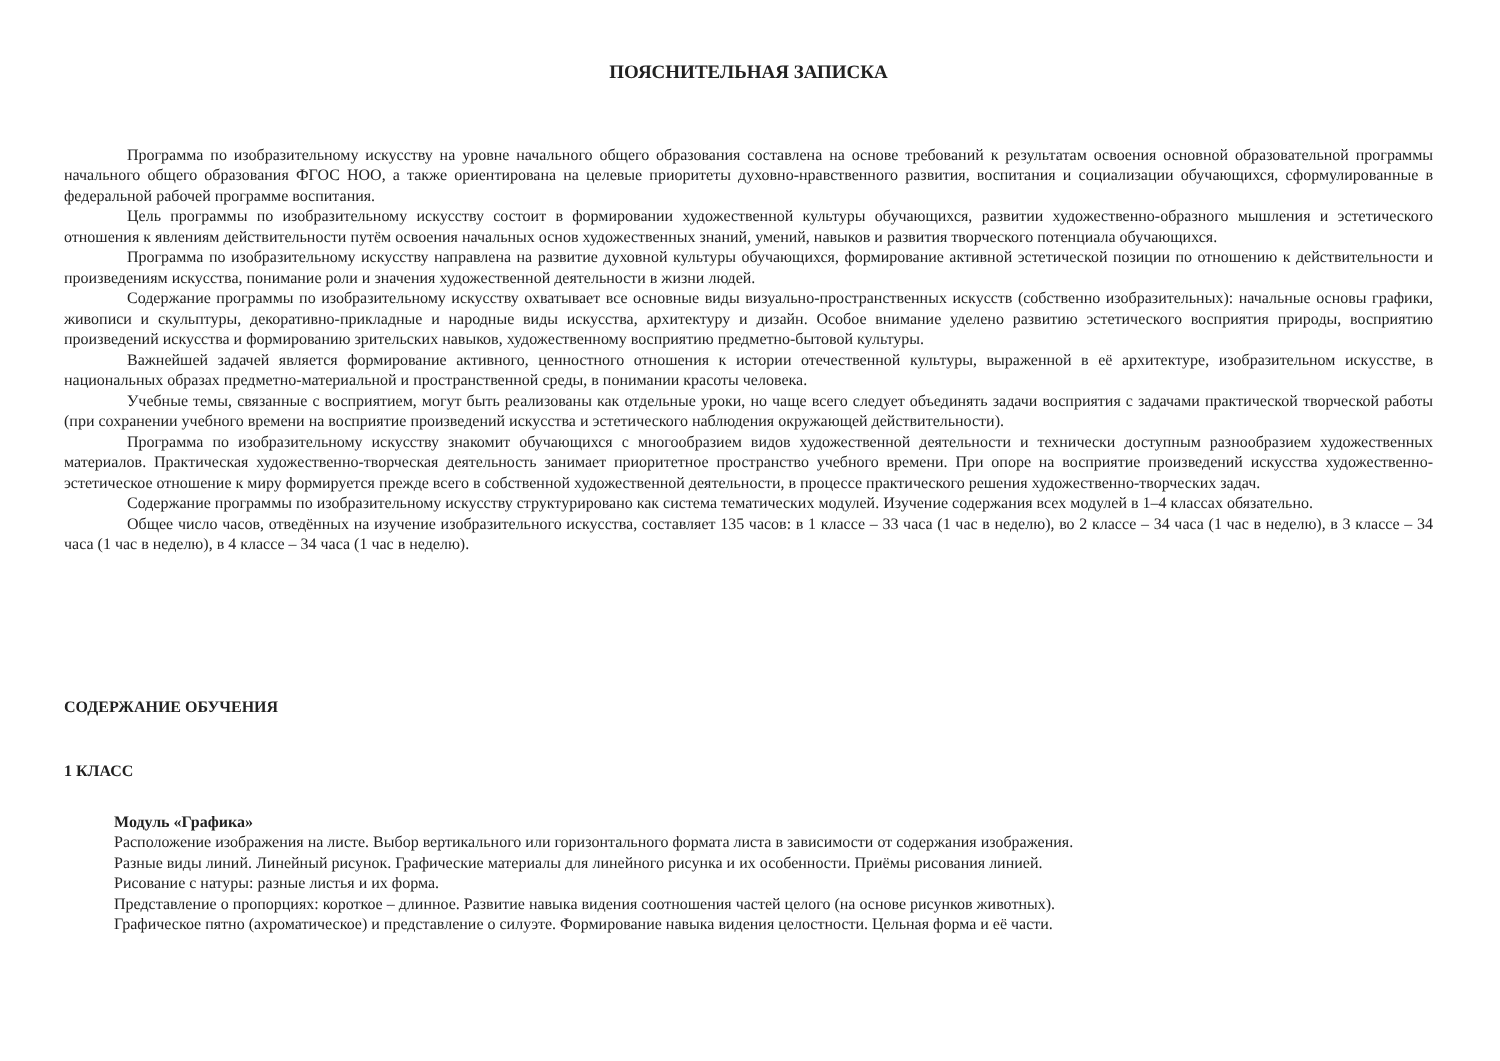ПОЯСНИТЕЛЬНАЯ ЗАПИСКА
Программа по изобразительному искусству на уровне начального общего образования составлена на основе требований к результатам освоения основной образовательной программы начального общего образования ФГОС НОО, а также ориентирована на целевые приоритеты духовно-нравственного развития, воспитания и социализации обучающихся, сформулированные в федеральной рабочей программе воспитания.
Цель программы по изобразительному искусству состоит в формировании художественной культуры обучающихся, развитии художественно-образного мышления и эстетического отношения к явлениям действительности путём освоения начальных основ художественных знаний, умений, навыков и развития творческого потенциала обучающихся.
Программа по изобразительному искусству направлена на развитие духовной культуры обучающихся, формирование активной эстетической позиции по отношению к действительности и произведениям искусства, понимание роли и значения художественной деятельности в жизни людей.
Содержание программы по изобразительному искусству охватывает все основные виды визуально-пространственных искусств (собственно изобразительных): начальные основы графики, живописи и скульптуры, декоративно-прикладные и народные виды искусства, архитектуру и дизайн. Особое внимание уделено развитию эстетического восприятия природы, восприятию произведений искусства и формированию зрительских навыков, художественному восприятию предметно-бытовой культуры.
Важнейшей задачей является формирование активного, ценностного отношения к истории отечественной культуры, выраженной в её архитектуре, изобразительном искусстве, в национальных образах предметно-материальной и пространственной среды, в понимании красоты человека.
Учебные темы, связанные с восприятием, могут быть реализованы как отдельные уроки, но чаще всего следует объединять задачи восприятия с задачами практической творческой работы (при сохранении учебного времени на восприятие произведений искусства и эстетического наблюдения окружающей действительности).
Программа по изобразительному искусству знакомит обучающихся с многообразием видов художественной деятельности и технически доступным разнообразием художественных материалов. Практическая художественно-творческая деятельность занимает приоритетное пространство учебного времени. При опоре на восприятие произведений искусства художественно-эстетическое отношение к миру формируется прежде всего в собственной художественной деятельности, в процессе практического решения художественно-творческих задач.
Содержание программы по изобразительному искусству структурировано как система тематических модулей. Изучение содержания всех модулей в 1–4 классах обязательно.
Общее число часов, отведённых на изучение изобразительного искусства, составляет 135 часов: в 1 классе – 33 часа (1 час в неделю), во 2 классе – 34 часа (1 час в неделю), в 3 классе – 34 часа (1 час в неделю), в 4 классе – 34 часа (1 час в неделю).
СОДЕРЖАНИЕ ОБУЧЕНИЯ
1 КЛАСС
Модуль «Графика»
Расположение изображения на листе. Выбор вертикального или горизонтального формата листа в зависимости от содержания изображения.
Разные виды линий. Линейный рисунок. Графические материалы для линейного рисунка и их особенности. Приёмы рисования линией.
Рисование с натуры: разные листья и их форма.
Представление о пропорциях: короткое – длинное. Развитие навыка видения соотношения частей целого (на основе рисунков животных).
Графическое пятно (ахроматическое) и представление о силуэте. Формирование навыка видения целостности. Цельная форма и её части.